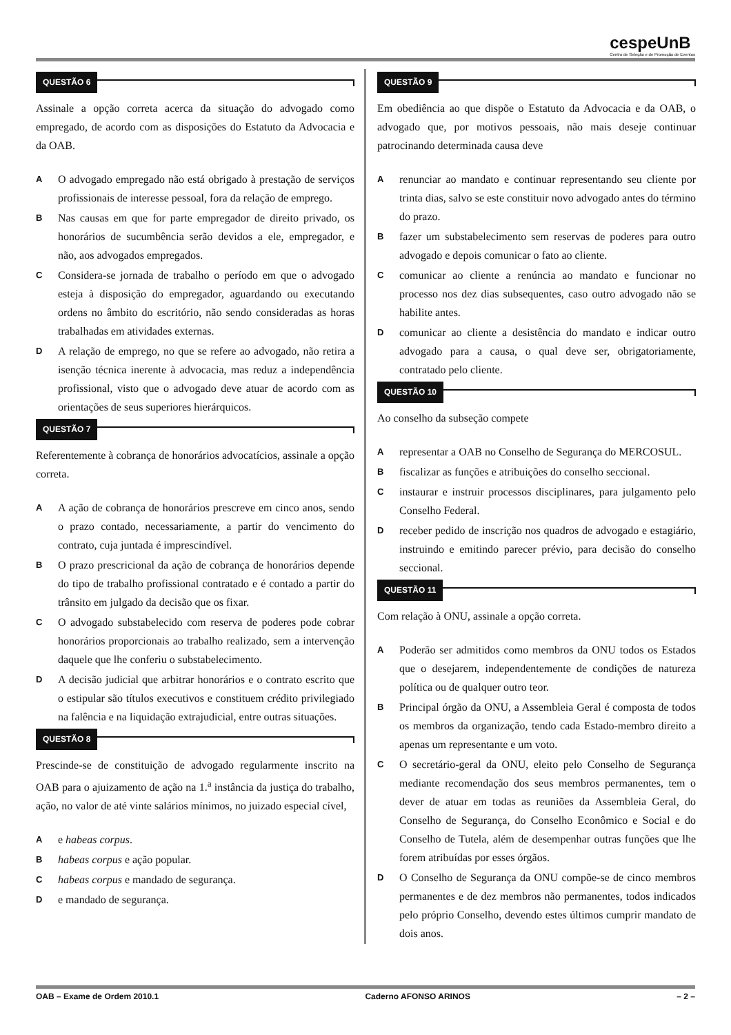cespeUnB
Centro de Seleção e de Promoção de Eventos
QUESTÃO 6
Assinale a opção correta acerca da situação do advogado como empregado, de acordo com as disposições do Estatuto da Advocacia e da OAB.
A
O advogado empregado não está obrigado à prestação de serviços profissionais de interesse pessoal, fora da relação de emprego.
B
Nas causas em que for parte empregador de direito privado, os honorários de sucumbência serão devidos a ele, empregador, e não, aos advogados empregados.
C
Considera-se jornada de trabalho o período em que o advogado esteja à disposição do empregador, aguardando ou executando ordens no âmbito do escritório, não sendo consideradas as horas trabalhadas em atividades externas.
D
A relação de emprego, no que se refere ao advogado, não retira a isenção técnica inerente à advocacia, mas reduz a independência profissional, visto que o advogado deve atuar de acordo com as orientações de seus superiores hierárquicos.
QUESTÃO 7
Referentemente à cobrança de honorários advocatícios, assinale a opção correta.
A
A ação de cobrança de honorários prescreve em cinco anos, sendo o prazo contado, necessariamente, a partir do vencimento do contrato, cuja juntada é imprescindível.
B
O prazo prescricional da ação de cobrança de honorários depende do tipo de trabalho profissional contratado e é contado a partir do trânsito em julgado da decisão que os fixar.
C
O advogado substabelecido com reserva de poderes pode cobrar honorários proporcionais ao trabalho realizado, sem a intervenção daquele que lhe conferiu o substabelecimento.
D
A decisão judicial que arbitrar honorários e o contrato escrito que o estipular são títulos executivos e constituem crédito privilegiado na falência e na liquidação extrajudicial, entre outras situações.
QUESTÃO 8
Prescinde-se de constituição de advogado regularmente inscrito na OAB para o ajuizamento de ação na 1.<sup>a</sup> instância da justiça do trabalho, ação, no valor de até vinte salários mínimos, no juizado especial cível,
A
e habeas corpus.
B
habeas corpus e ação popular.
C
habeas corpus e mandado de segurança.
D
e mandado de segurança.
QUESTÃO 9
Em obediência ao que dispõe o Estatuto da Advocacia e da OAB, o advogado que, por motivos pessoais, não mais deseje continuar patrocinando determinada causa deve
A
renunciar ao mandato e continuar representando seu cliente por trinta dias, salvo se este constituir novo advogado antes do término do prazo.
B
fazer um substabelecimento sem reservas de poderes para outro advogado e depois comunicar o fato ao cliente.
C
comunicar ao cliente a renúncia ao mandato e funcionar no processo nos dez dias subsequentes, caso outro advogado não se habilite antes.
D
comunicar ao cliente a desistência do mandato e indicar outro advogado para a causa, o qual deve ser, obrigatoriamente, contratado pelo cliente.
QUESTÃO 10
Ao conselho da subseção compete
A
representar a OAB no Conselho de Segurança do MERCOSUL.
B
fiscalizar as funções e atribuições do conselho seccional.
C
instaurar e instruir processos disciplinares, para julgamento pelo Conselho Federal.
D
receber pedido de inscrição nos quadros de advogado e estagiário, instruindo e emitindo parecer prévio, para decisão do conselho seccional.
QUESTÃO 11
Com relação à ONU, assinale a opção correta.
A
Poderão ser admitidos como membros da ONU todos os Estados que o desejarem, independentemente de condições de natureza política ou de qualquer outro teor.
B
Principal órgão da ONU, a Assembleia Geral é composta de todos os membros da organização, tendo cada Estado-membro direito a apenas um representante e um voto.
C
O secretário-geral da ONU, eleito pelo Conselho de Segurança mediante recomendação dos seus membros permanentes, tem o dever de atuar em todas as reuniões da Assembleia Geral, do Conselho de Segurança, do Conselho Econômico e Social e do Conselho de Tutela, além de desempenhar outras funções que lhe forem atribuídas por esses órgãos.
D
O Conselho de Segurança da ONU compõe-se de cinco membros permanentes e de dez membros não permanentes, todos indicados pelo próprio Conselho, devendo estes últimos cumprir mandato de dois anos.
OAB – Exame de Ordem 2010.1 Caderno AFONSO ARINOS – 2 –